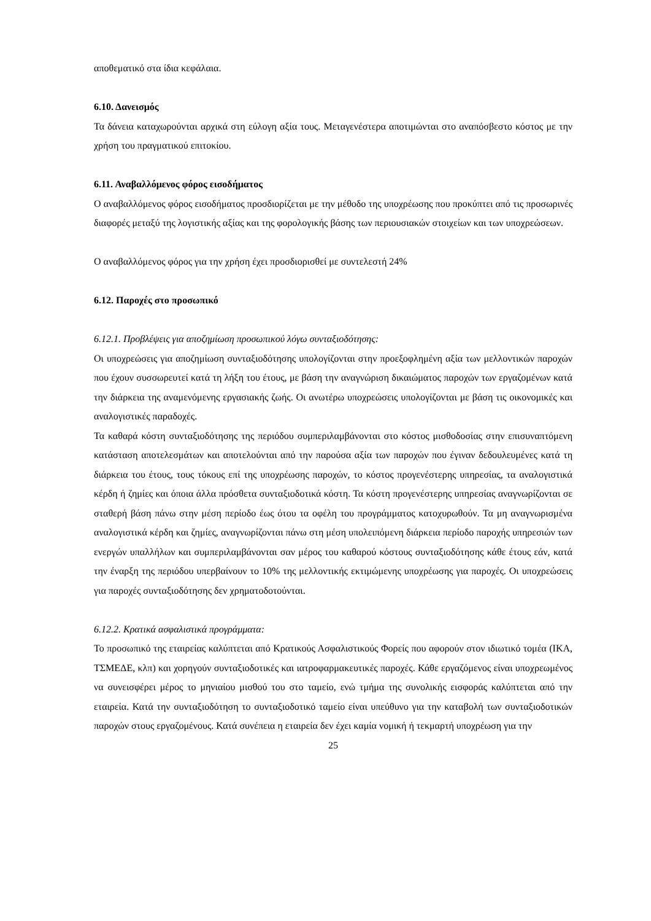αποθεματικό στα ίδια κεφάλαια.
6.10. Δανεισμός
Τα δάνεια καταχωρούνται αρχικά στη εύλογη αξία τους. Μεταγενέστερα αποτιμώνται στο αναπόσβεστο κόστος με την χρήση του πραγματικού επιτοκίου.
6.11. Αναβαλλόμενος φόρος εισοδήματος
Ο αναβαλλόμενος φόρος εισοδήματος προσδιορίζεται με την μέθοδο της υποχρέωσης που προκύπτει από τις προσωρινές διαφορές μεταξύ της λογιστικής αξίας και της φορολογικής βάσης των περιουσιακών στοιχείων και των υποχρεώσεων.
Ο αναβαλλόμενος φόρος για την χρήση έχει προσδιορισθεί με συντελεστή 24%
6.12. Παροχές στο προσωπικό
6.12.1. Προβλέψεις για αποζημίωση προσωπικού λόγω συνταξιοδότησης:
Οι υποχρεώσεις για αποζημίωση συνταξιοδότησης υπολογίζονται στην προεξοφλημένη αξία των μελλοντικών παροχών που έχουν συσσωρευτεί κατά τη λήξη του έτους, με βάση την αναγνώριση δικαιώματος παροχών των εργαζομένων κατά την διάρκεια της αναμενόμενης εργασιακής ζωής. Οι ανωτέρω υποχρεώσεις υπολογίζονται με βάση τις οικονομικές και αναλογιστικές παραδοχές.
Τα καθαρά κόστη συνταξιοδότησης της περιόδου συμπεριλαμβάνονται στο κόστος μισθοδοσίας στην επισυναπτόμενη κατάσταση αποτελεσμάτων και αποτελούνται από την παρούσα αξία των παροχών που έγιναν δεδουλευμένες κατά τη διάρκεια του έτους, τους τόκους επί της υποχρέωσης παροχών, το κόστος προγενέστερης υπηρεσίας, τα αναλογιστικά κέρδη ή ζημίες και όποια άλλα πρόσθετα συνταξιοδοτικά κόστη. Τα κόστη προγενέστερης υπηρεσίας αναγνωρίζονται σε σταθερή βάση πάνω στην μέση περίοδο έως ότου τα οφέλη του προγράμματος κατοχυρωθούν. Τα μη αναγνωρισμένα αναλογιστικά κέρδη και ζημίες, αναγνωρίζονται πάνω στη μέση υπολειπόμενη διάρκεια περίοδο παροχής υπηρεσιών των ενεργών υπαλλήλων και συμπεριλαμβάνονται σαν μέρος του καθαρού κόστους συνταξιοδότησης κάθε έτους εάν, κατά την έναρξη της περιόδου υπερβαίνουν το 10% της μελλοντικής εκτιμώμενης υποχρέωσης για παροχές. Οι υποχρεώσεις για παροχές συνταξιοδότησης δεν χρηματοδοτούνται.
6.12.2. Κρατικά ασφαλιστικά προγράμματα:
Το προσωπικό της εταιρείας καλύπτεται από Κρατικούς Ασφαλιστικούς Φορείς που αφορούν στον ιδιωτικό τομέα (ΙΚΑ, ΤΣΜΕΔΕ, κλπ) και χορηγούν συνταξιοδοτικές και ιατροφαρμακευτικές παροχές. Κάθε εργαζόμενος είναι υποχρεωμένος να συνεισφέρει μέρος το μηνιαίου μισθού του στο ταμείο, ενώ τμήμα της συνολικής εισφοράς καλύπτεται από την εταιρεία. Κατά την συνταξιοδότηση το συνταξιοδοτικό ταμείο είναι υπεύθυνο για την καταβολή των συνταξιοδοτικών παροχών στους εργαζομένους. Κατά συνέπεια η εταιρεία δεν έχει καμία νομική ή τεκμαρτή υποχρέωση για την
25